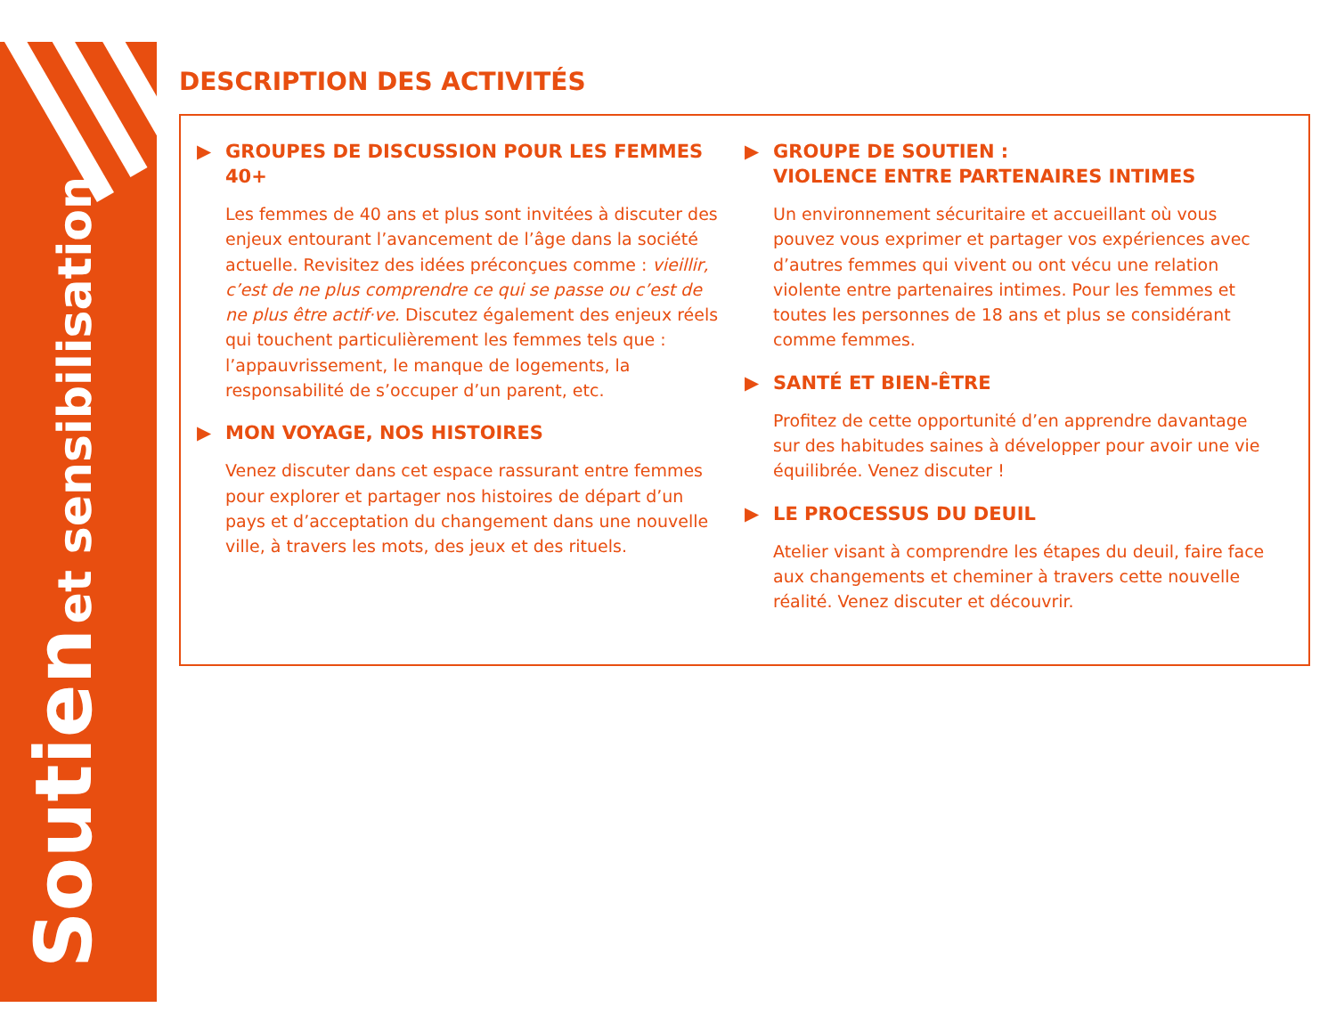Soutien et sensibilisation
DESCRIPTION DES ACTIVITÉS
▶ GROUPES DE DISCUSSION POUR LES FEMMES 40+
Les femmes de 40 ans et plus sont invitées à discuter des enjeux entourant l’avancement de l’âge dans la société actuelle. Revisitez des idées préconçues comme : vieillir, c’est de ne plus comprendre ce qui se passe ou c’est de ne plus être actif·ve. Discutez également des enjeux réels qui touchent particulièrement les femmes tels que : l’appauvrissement, le manque de logements, la responsabilité de s’occuper d’un parent, etc.
▶ MON VOYAGE, NOS HISTOIRES
Venez discuter dans cet espace rassurant entre femmes pour explorer et partager nos histoires de départ d’un pays et d’acceptation du changement dans une nouvelle ville, à travers les mots, des jeux et des rituels.
▶ GROUPE DE SOUTIEN :
VIOLENCE ENTRE PARTENAIRES INTIMES
Un environnement sécuritaire et accueillant où vous pouvez vous exprimer et partager vos expériences avec d’autres femmes qui vivent ou ont vécu une relation violente entre partenaires intimes. Pour les femmes et toutes les personnes de 18 ans et plus se considérant comme femmes.
▶ SANTÉ ET BIEN-ÊTRE
Profitez de cette opportunité d’en apprendre davantage sur des habitudes saines à développer pour avoir une vie équilibrée. Venez discuter !
▶ LE PROCESSUS DU DEUIL
Atelier visant à comprendre les étapes du deuil, faire face aux changements et cheminer à travers cette nouvelle réalité. Venez discuter et découvrir.